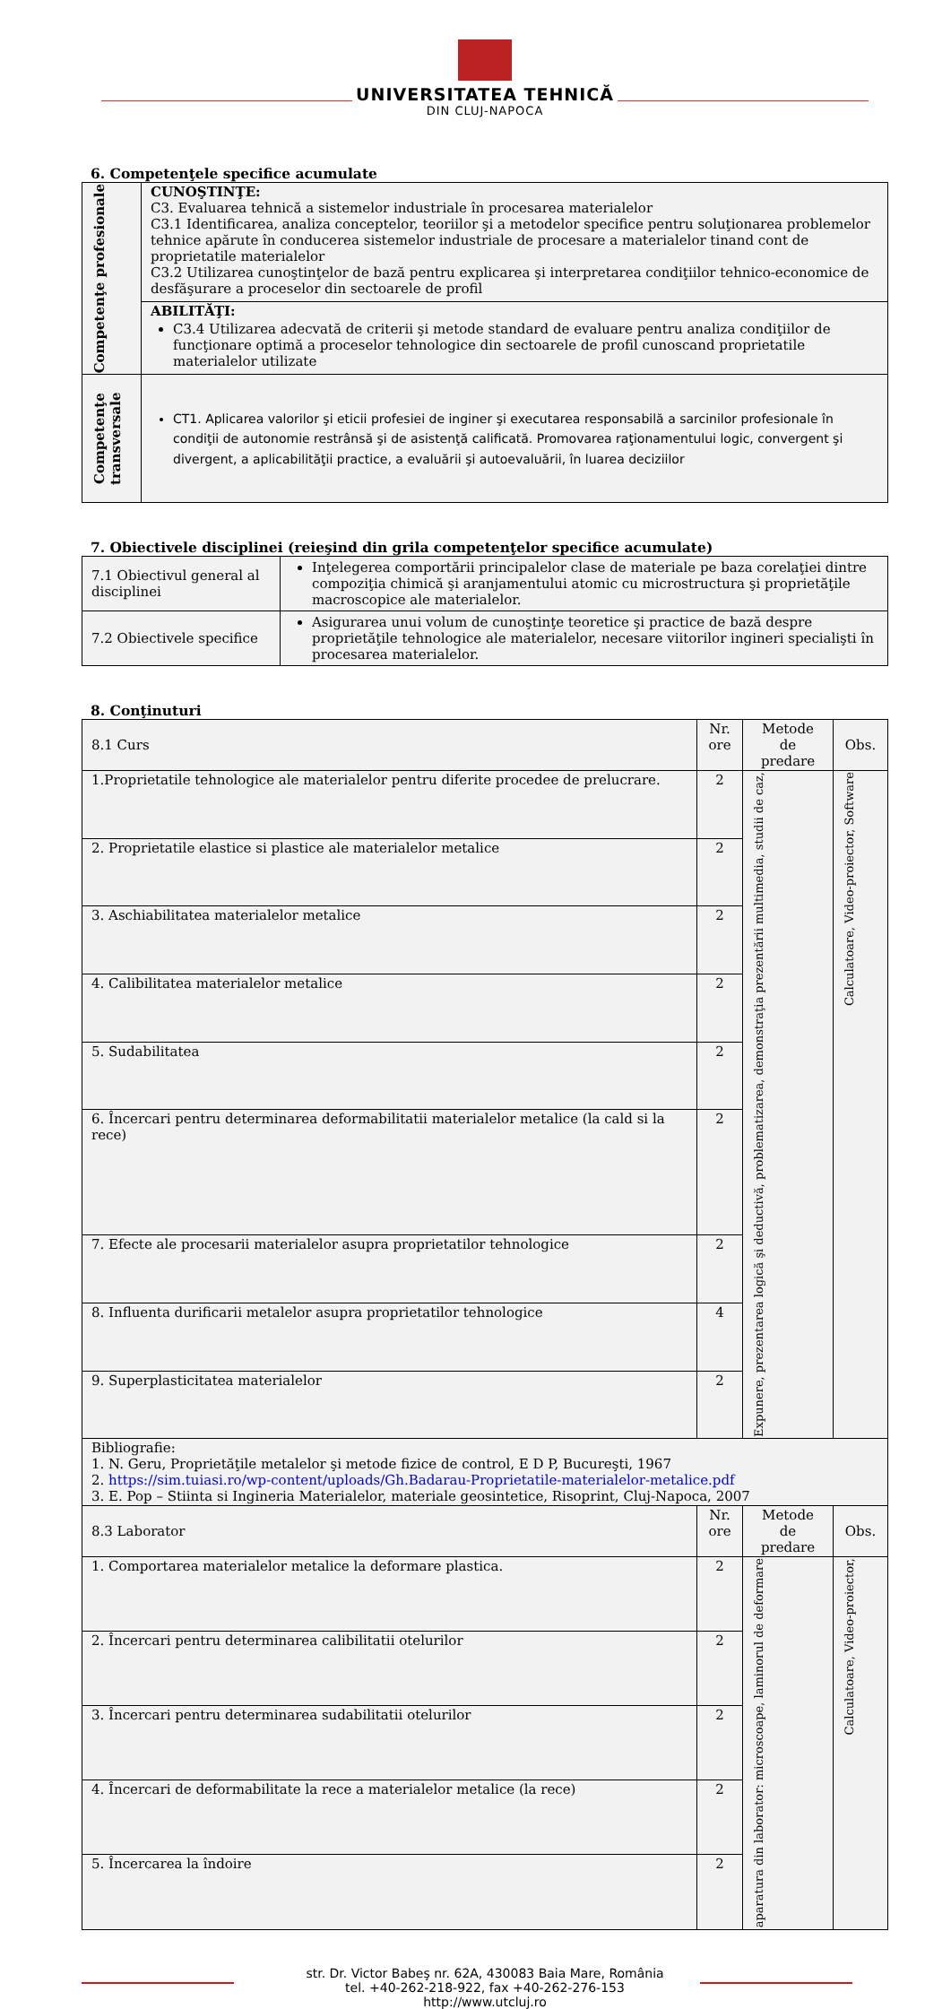UNIVERSITATEA TEHNICĂ
DIN CLUJ-NAPOCA
6. Competenţele specifice acumulate
| Competenţe profesionale | CUNOŞTINŢE: C3. Evaluarea tehnică a sistemelor industriale în procesarea materialelor C3.1 Identificarea, analiza conceptelor, teoriilor şi a metodelor specifice pentru soluţionarea problemelor tehnice apărute în conducerea sistemelor industriale de procesare a materialelor tinand cont de proprietatile materialelor C3.2 Utilizarea cunoştinţelor de bază pentru explicarea şi interpretarea condiţiilor tehnico-economice de desfăşurare a proceselor din sectoarele de profil |
| | ABILITĂŢI: C3.4 Utilizarea adecvată de criterii şi metode standard de evaluare pentru analiza condiţiilor de funcţionare optimă a proceselor tehnologice din sectoarele de profil cunoscand proprietatile materialelor utilizate |
| Competenţe transversale | CT1. Aplicarea valorilor şi eticii profesiei de inginer şi executarea responsabilă a sarcinilor profesionale în condiţii de autonomie restrânsă şi de asistenţă calificată. Promovarea raţionamentului logic, convergent şi divergent, a aplicabilităţii practice, a evaluării şi autoevaluării, în luarea deciziilor |
7. Obiectivele disciplinei (reieşind din grila competenţelor specifice acumulate)
| 7.1 Obiectivul general al disciplinei | Inţelegerea comportării principalelor clase de materiale pe baza corelaţiei dintre compoziţia chimică şi aranjamentului atomic cu microstructura şi proprietăţile macroscopice ale materialelor. |
| 7.2 Obiectivele specifice | Asigurarea unui volum de cunoştinţe teoretice şi practice de bază despre proprietăţile tehnologice ale materialelor, necesare viitorilor ingineri specialişti în procesarea materialelor. |
8. Conţinuturi
| 8.1 Curs | Nr. ore | Metode de predare | Obs. |
| 1.Proprietatile tehnologice ale materialelor pentru diferite procedee de prelucrare. | 2 | Expunere, prezentarea logică şi deductivă, problematizarea, demonstraţia prezentării multimedia, studii de caz, | Calculatoare, Video-proiector, Software |
| 2. Proprietatile elastice si plastice ale materialelor metalice | 2 | | |
| 3. Aschiabilitatea materialelor metalice | 2 | | |
| 4. Calibilitatea materialelor metalice | 2 | | |
| 5. Sudabilitatea | 2 | | |
| 6. Încercari pentru determinarea deformabilitatii materialelor metalice (la cald si la rece) | 2 | | |
| 7. Efecte ale procesarii materialelor asupra proprietatilor tehnologice | 2 | | |
| 8. Influenta durificarii metalelor asupra proprietatilor tehnologice | 4 | | |
| 9. Superplasticitatea materialelor | 2 | | |
| Bibliografie: 1. N. Geru, Proprietăţile metalelor şi metode fizice de control, E D P, Bucureşti, 1967 2. https://sim.tuiasi.ro/wp-content/uploads/Gh.Badarau-Proprietatile-materialelor-metalice.pdf 3. E. Pop – Stiinta si Ingineria Materialelor, materiale geosintetice, Risoprint, Cluj-Napoca, 2007 | | | |
| 8.3 Laborator | Nr. ore | Metode de predare | Obs. |
| 1. Comportarea materialelor metalice la deformare plastica. | 2 | aparatura din laborator: microscoape, laminorul de deformare | Calculatoare, Video-proiector, |
| 2. Încercari pentru determinarea calibilitatii otelurilor | 2 | | |
| 3. Încercari pentru determinarea sudabilitatii otelurilor | 2 | | |
| 4. Încercari de deformabilitate la rece a materialelor metalice (la rece) | 2 | | |
| 5. Încercarea la îndoire | 2 | | |
str. Dr. Victor Babeş nr. 62A, 430083 Baia Mare, România
tel. +40-262-218-922, fax +40-262-276-153
http://www.utcluj.ro